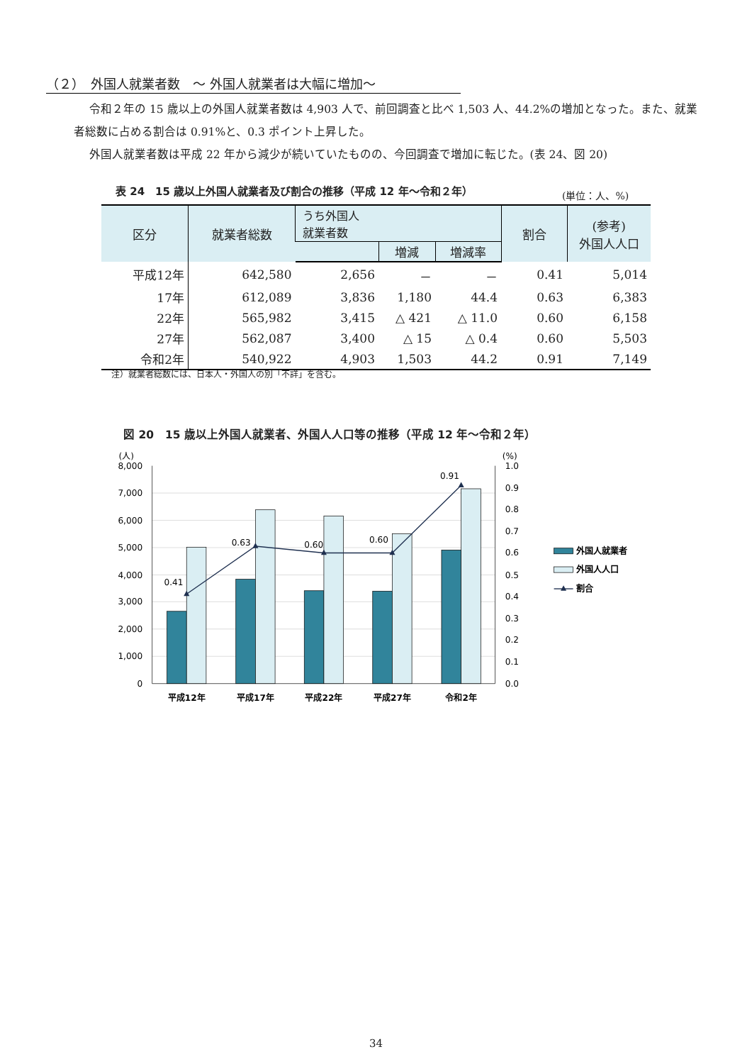（２）　外国人就業者数　～ 外国人就業者は大幅に増加～
令和２年の 15 歳以上の外国人就業者数は 4,903 人で、前回調査と比べ 1,503 人、44.2%の増加となった。また、就業者総数に占める割合は 0.91%と、0.3 ポイント上昇した。
外国人就業者数は平成 22 年から減少が続いていたものの、今回調査で増加に転じた。(表 24、図 20)
表 24　15 歳以上外国人就業者及び割合の推移（平成 12 年～令和２年）
(単位：人、%)
| 区分 | 就業者総数 | うち外国人 就業者数 | | | 割合 | (参考) 外国人人口 |
| --- | --- | --- | --- | --- | --- | --- |
| | | | 増減 | 増減率 | | |
| 平成12年 | 642,580 | 2,656 | － | － | 0.41 | 5,014 |
| 17年 | 612,089 | 3,836 | 1,180 | 44.4 | 0.63 | 6,383 |
| 22年 | 565,982 | 3,415 | △ 421 | △ 11.0 | 0.60 | 6,158 |
| 27年 | 562,087 | 3,400 | △ 15 | △ 0.4 | 0.60 | 5,503 |
| 令和2年 | 540,922 | 4,903 | 1,503 | 44.2 | 0.91 | 7,149 |
注）就業者総数には、日本人・外国人の別「不詳」を含む。
図 20　15 歳以上外国人就業者、外国人人口等の推移（平成 12 年～令和２年）
0.41
0.63
0.60
0.60
0.91
(人)
8,000
7,000
6,000
5,000
4,000
3,000
2,000
1,000
0
(%)
1.0
0.9
0.8
0.7
0.6
0.5
0.4
0.3
0.2
0.1
0.0
平成12年
平成17年
平成22年
平成27年
令和2年
外国人就業者
外国人人口
割合
34